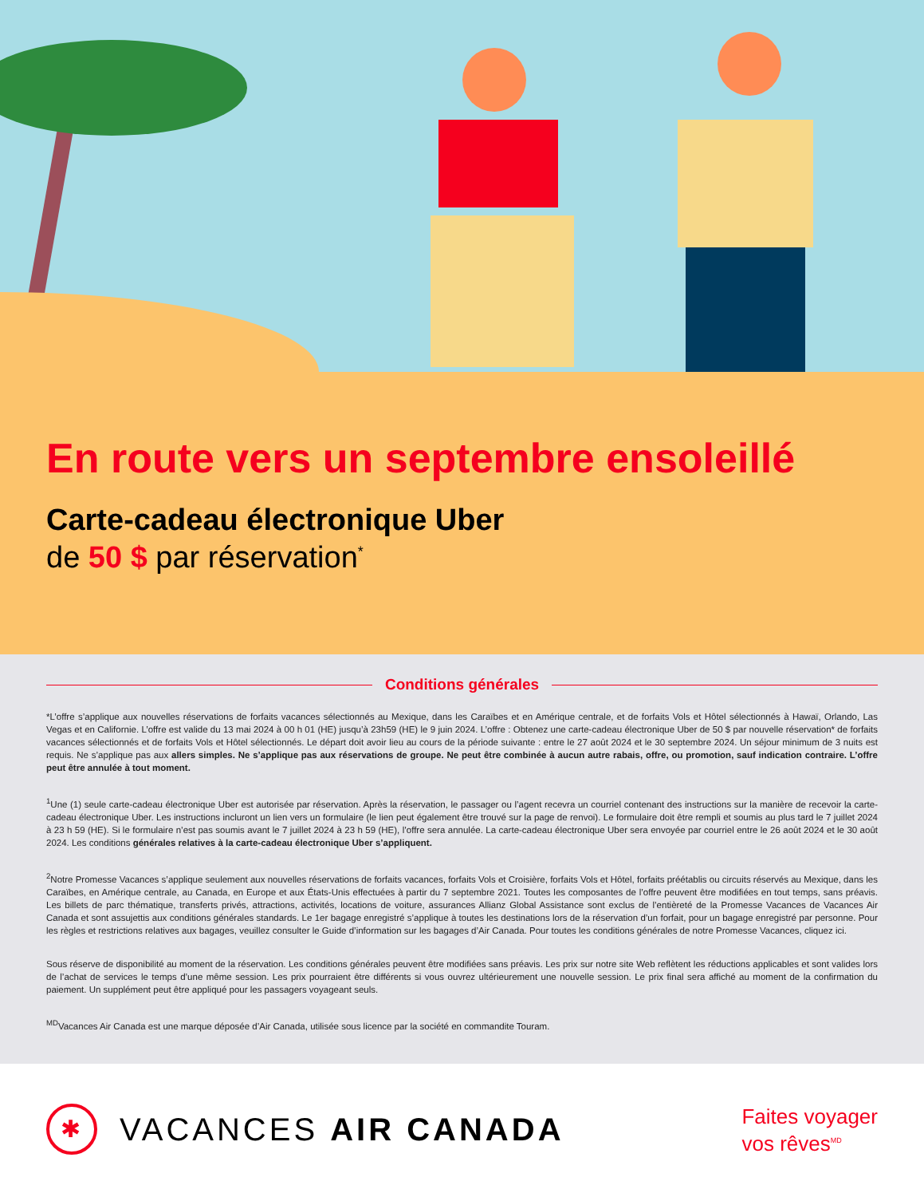En route vers un septembre ensoleillé
Carte-cadeau électronique Uber
de 50 $ par réservation<sup>*</sup>
Conditions générales
*L’offre s’applique aux nouvelles réservations de forfaits vacances sélectionnés au Mexique, dans les Caraïbes et en Amérique centrale, et de forfaits Vols et Hôtel sélectionnés à Hawaï, Orlando, Las Vegas et en Californie. L’offre est valide du 13 mai 2024 à 00 h 01 (HE) jusqu’à 23h59 (HE) le 9 juin 2024. L’offre : Obtenez une carte-cadeau électronique Uber de 50 $ par nouvelle réservation* de forfaits vacances sélectionnés et de forfaits Vols et Hôtel sélectionnés. Le départ doit avoir lieu au cours de la période suivante : entre le 27 août 2024 et le 30 septembre 2024. Un séjour minimum de 3 nuits est requis. Ne s’applique pas aux allers simples. Ne s’applique pas aux réservations de groupe. Ne peut être combinée à aucun autre rabais, offre, ou promotion, sauf indication contraire. L’offre peut être annulée à tout moment.
<sup>1</sup> Une (1) seule carte-cadeau électronique Uber est autorisée par réservation. Après la réservation, le passager ou l’agent recevra un courriel contenant des instructions sur la manière de recevoir la carte-cadeau électronique Uber. Les instructions incluront un lien vers un formulaire (le lien peut également être trouvé sur la page de renvoi). Le formulaire doit être rempli et soumis au plus tard le 7 juillet 2024 à 23 h 59 (HE). Si le formulaire n’est pas soumis avant le 7 juillet 2024 à 23 h 59 (HE), l’offre sera annulée. La carte-cadeau électronique Uber sera envoyée par courriel entre le 26 août 2024 et le 30 août 2024. Les conditions générales relatives à la carte-cadeau électronique Uber s’appliquent.
<sup>2</sup> Notre Promesse Vacances s’applique seulement aux nouvelles réservations de forfaits vacances, forfaits Vols et Croisière, forfaits Vols et Hôtel, forfaits préétablis ou circuits réservés au Mexique, dans les Caraïbes, en Amérique centrale, au Canada, en Europe et aux États-Unis effectuées à partir du 7 septembre 2021. Toutes les composantes de l’offre peuvent être modifiées en tout temps, sans préavis. Les billets de parc thématique, transferts privés, attractions, activités, locations de voiture, assurances Allianz Global Assistance sont exclus de l’entièreté de la Promesse Vacances de Vacances Air Canada et sont assujettis aux conditions générales standards. Le 1er bagage enregistré s’applique à toutes les destinations lors de la réservation d’un forfait, pour un bagage enregistré par personne. Pour les règles et restrictions relatives aux bagages, veuillez consulter le Guide d’information sur les bagages d’Air Canada. Pour toutes les conditions générales de notre Promesse Vacances, cliquez ici.
Sous réserve de disponibilité au moment de la réservation. Les conditions générales peuvent être modifiées sans préavis. Les prix sur notre site Web reflètent les réductions applicables et sont valides lors de l’achat de services le temps d’une même session. Les prix pourraient être différents si vous ouvrez ultérieurement une nouvelle session. Le prix final sera affiché au moment de la confirmation du paiement. Un supplément peut être appliqué pour les passagers voyageant seuls.
<sup>MD</sup>Vacances Air Canada est une marque déposée d’Air Canada, utilisée sous licence par la société en commandite Touram.
✱
VACANCES AIR CANADA
Faites voyager
vos rêves<sup>MD</sup>